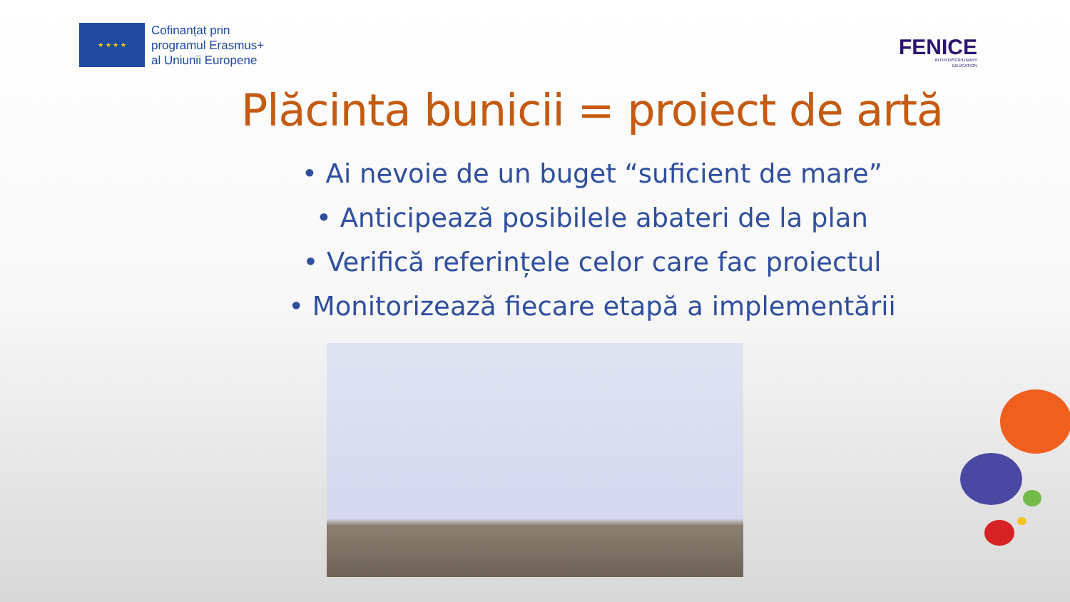★ ★ ★ ★
Cofinanțat prin
programul Erasmus+
al Uniunii Europene
FENICE
INTERDISCIPLINARY
EDUCATION
Plăcinta bunicii = proiect de artă
• Ai nevoie de un buget “suficient de mare”
• Anticipează posibilele abateri de la plan
• Verifică referințele celor care fac proiectul
• Monitorizează fiecare etapă a implementării